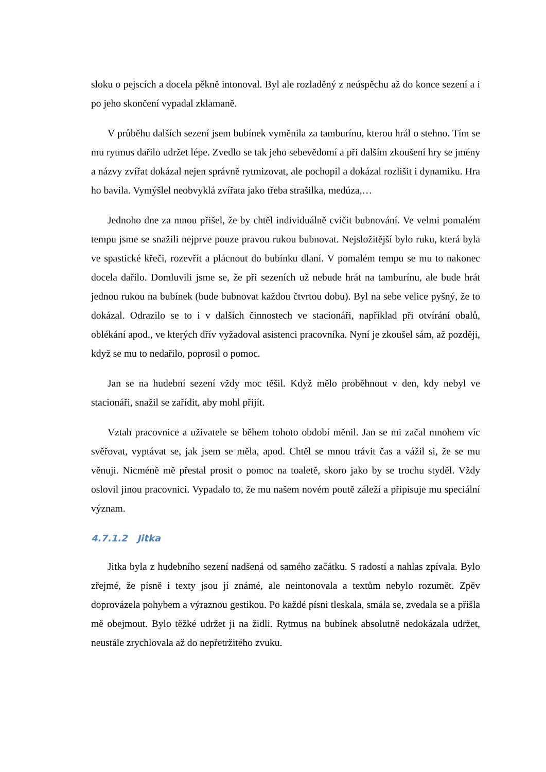sloku o pejscích a docela pěkně intonoval. Byl ale rozladěný z neúspěchu až do konce sezení a i po jeho skončení vypadal zklamaně.
V průběhu dalších sezení jsem bubínek vyměnila za tamburínu, kterou hrál o stehno. Tím se mu rytmus dařilo udržet lépe. Zvedlo se tak jeho sebevědomí a při dalším zkoušení hry se jmény a názvy zvířat dokázal nejen správně rytmizovat, ale pochopil a dokázal rozlišit i dynamiku. Hra ho bavila. Vymýšlel neobvyklá zvířata jako třeba strašilka, medúza,…
Jednoho dne za mnou přišel, že by chtěl individuálně cvičit bubnování. Ve velmi pomalém tempu jsme se snažili nejprve pouze pravou rukou bubnovat. Nejsložitější bylo ruku, která byla ve spastické křeči, rozevřít a plácnout do bubínku dlaní. V pomalém tempu se mu to nakonec docela dařilo. Domluvili jsme se, že při sezeních už nebude hrát na tamburínu, ale bude hrát jednou rukou na bubínek (bude bubnovat každou čtvrtou dobu). Byl na sebe velice pyšný, že to dokázal. Odrazilo se to i v dalších činnostech ve stacionáři, například při otvírání obalů, oblékání apod., ve kterých dřív vyžadoval asistenci pracovníka. Nyní je zkoušel sám, až později, když se mu to nedařilo, poprosil o pomoc.
Jan se na hudební sezení vždy moc těšil. Když mělo proběhnout v den, kdy nebyl ve stacionáři, snažil se zařídit, aby mohl přijít.
Vztah pracovnice a uživatele se během tohoto období měnil. Jan se mi začal mnohem víc svěřovat, vyptávat se, jak jsem se měla, apod. Chtěl se mnou trávit čas a vážil si, že se mu věnuji. Nicméně mě přestal prosit o pomoc na toaletě, skoro jako by se trochu styděl. Vždy oslovil jinou pracovnici. Vypadalo to, že mu našem novém poutě záleží a připisuje mu speciální význam.
4.7.1.2 Jitka
Jitka byla z hudebního sezení nadšená od samého začátku. S radostí a nahlas zpívala. Bylo zřejmé, že písně i texty jsou jí známé, ale neintonovala a textům nebylo rozumět. Zpěv doprovázela pohybem a výraznou gestikou. Po každé písni tleskala, smála se, zvedala se a přišla mě obejmout. Bylo těžké udržet ji na židli. Rytmus na bubínek absolutně nedokázala udržet, neustále zrychlovala až do nepřetržitého zvuku.